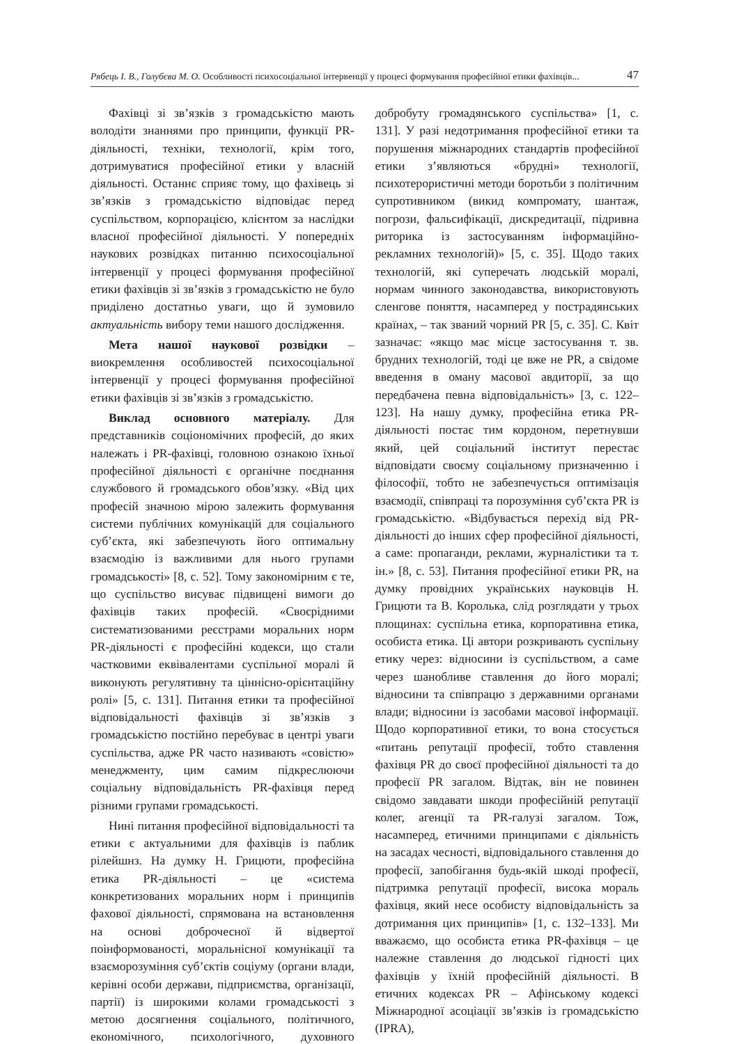Рябець І. В., Голубєва М. О. Особливості психосоціальної інтервенції у процесі формування професійної етики фахівців... 47
Фахівці зі зв’язків з громадськістю мають володіти знаннями про принципи, функції PR-діяльності, техніки, технології, крім того, дотримуватися професійної етики у власній діяльності. Останнє сприяє тому, що фахівець зі зв’язків з громадськістю відповідає перед суспільством, корпорацією, клієнтом за наслідки власної професійної діяльності. У попередніх наукових розвідках питанню психосоціальної інтервенції у процесі формування професійної етики фахівців зі зв’язків з громадськістю не було приділено достатньо уваги, що й зумовило актуальність вибору теми нашого дослідження.
Мета нашої наукової розвідки – виокремлення особливостей психосоціальної інтервенції у процесі формування професійної етики фахівців зі зв’язків з громадськістю.
Виклад основного матеріалу. Для представників соціономічних професій, до яких належать і PR-фахівці, головною ознакою їхньої професійної діяльності є органічне поєднання службового й громадського обов’язку. «Від цих професій значною мірою залежить формування системи публічних комунікацій для соціального суб’єкта, які забезпечують його оптимальну взаємодію із важливими для нього групами громадськості» [8, с. 52]. Тому закономірним є те, що суспільство висуває підвищені вимоги до фахівців таких професій. «Своєрідними систематизованими реєстрами моральних норм PR-діяльності є професійні кодекси, що стали частковими еквівалентами суспільної моралі й виконують регулятивну та ціннісно-орієнтаційну ролі» [5, с. 131]. Питання етики та професійної відповідальності фахівців зі зв’язків з громадськістю постійно перебуває в центрі уваги суспільства, адже PR часто називають «совістю» менеджменту, цим самим підкреслюючи соціальну відповідальність PR-фахівця перед різними групами громадськості.
Нині питання професійної відповідальності та етики є актуальними для фахівців із паблик рілейшнз. На думку Н. Грицюти, професійна етика PR-діяльності – це «система конкретизованих моральних норм і принципів фахової діяльності, спрямована на встановлення на основі доброчесної й відвертої поінформованості, моральнісної комунікації та взаєморозуміння суб’єктів соціуму (органи влади, керівні особи держави, підприємства, організації, партії) із широкими колами громадськості з метою досягнення соціального, політичного, економічного, психологічного, духовного добробуту громадянського суспільства» [1, с. 131]. У разі недотримання професійної етики та порушення міжнародних стандартів професійної етики з’являються «брудні» технології, психотерористичні методи боротьби з політичним супротивником (викид компромату, шантаж, погрози, фальсифікації, дискредитації, підривна риторика із застосуванням інформаційно-рекламних технологій)» [5, с. 35]. Щодо таких технологій, які суперечать людській моралі, нормам чинного законодавства, використовують сленгове поняття, насамперед у пострадянських країнах, – так званий чорний PR [5, с. 35]. С. Квіт зазначає: «якщо має місце застосування т. зв. брудних технологій, тоді це вже не PR, а свідоме введення в оману масової авдиторії, за що передбачена певна відповідальність» [3, с. 122–123]. На нашу думку, професійна етика PR-діяльності постає тим кордоном, перетнувши який, цей соціальний інститут перестає відповідати своєму соціальному призначенню і філософії, тобто не забезпечується оптимізація взаємодії, співпраці та порозуміння суб’єкта PR із громадськістю. «Відбувається перехід від PR-діяльності до інших сфер професійної діяльності, а саме: пропаганди, реклами, журналістики та т. ін.» [8, с. 53]. Питання професійної етики PR, на думку провідних українських науковців Н. Грицюти та В. Королька, слід розглядати у трьох площинах: суспільна етика, корпоративна етика, особиста етика. Ці автори розкривають суспільну етику через: відносини із суспільством, а саме через шанобливе ставлення до його моралі; відносини та співпрацю з державними органами влади; відносини із засобами масової інформації. Щодо корпоративної етики, то вона стосується «питань репутації професії, тобто ставлення фахівця PR до своєї професійної діяльності та до професії PR загалом. Відтак, він не повинен свідомо завдавати шкоди професійній репутації колег, агенції та PR-галузі загалом. Тож, насамперед, етичними принципами є діяльність на засадах чесності, відповідального ставлення до професії, запобігання будь-якій шкоді професії, підтримка репутації професії, висока мораль фахівця, який несе особисту відповідальність за дотримання цих принципів» [1, с. 132–133]. Ми вважаємо, що особиста етика PR-фахівця – це належне ставлення до людської гідності цих фахівців у їхній професійній діяльності. В етичних кодексах PR – Афінському кодексі Міжнародної асоціації зв’язків із громадськістю (IPRA),